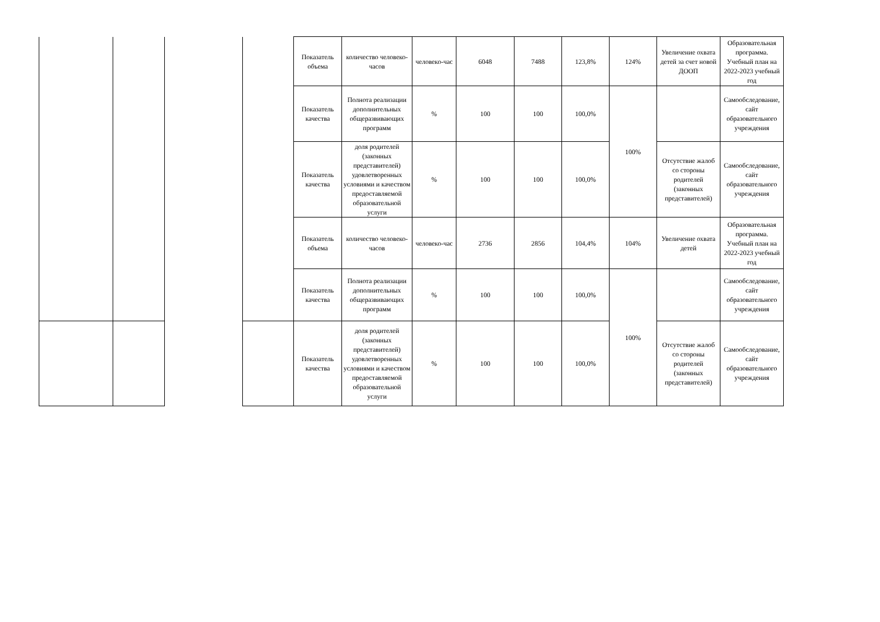| | | | | Показатель объема | количество человеко-часов | человеко-час | 6048 | 7488 | 123,8% | 124% | Увеличение охвата детей за счет новой ДООП | Образовательная программа. Учебный план на 2022-2023 учебный год |
| | | | | Показатель качества | Полнота реализации дополнительных общеразвивающих программ | % | 100 | 100 | 100,0% | 100% | | Самообследование, сайт образовательного учреждения |
| | | | | Показатель качества | доля родителей (законных представителей) удовлетворенных условиями и качеством предоставляемой образовательной услуги | % | 100 | 100 | 100,0% | | Отсутствие жалоб со стороны родителей (законных представителей) | Самообследование, сайт образовательного учреждения |
| | | | | Показатель объема | количество человеко-часов | человеко-час | 2736 | 2856 | 104,4% | 104% | Увеличение охвата детей | Образовательная программа. Учебный план на 2022-2023 учебный год |
| | | | | Показатель качества | Полнота реализации дополнительных общеразвивающих программ | % | 100 | 100 | 100,0% | 100% | | Самообследование, сайт образовательного учреждения |
| | | | | Показатель качества | доля родителей (законных представителей) удовлетворенных условиями и качеством предоставляемой образовательной услуги | % | 100 | 100 | 100,0% | | Отсутствие жалоб со стороны родителей (законных представителей) | Самообследование, сайт образовательного учреждения |